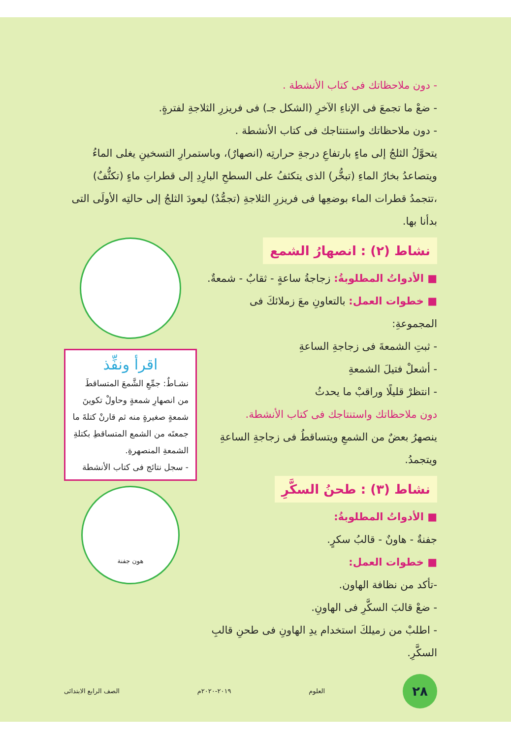- دون ملاحظاتك فى كتاب الأنشطة .
- ضعْ ما تجمعَ فى الإناءِ الآخرِ (الشكل جـ) فى فريزرِ الثلاجةِ لفترةٍ.
- دون ملاحظاتك واستنتاجك فى كتاب الأنشطة .
يتحوَّلُ الثلجُ إلى ماءٍ بارتفاعِ درجةِ حرارتِه (انصهارٌ)، وباستمرارِ التسخينِ يغلى الماءُ ويتصاعدُ بخارُ الماءِ (تبخُّر) الذى يتكثفُ على السطحِ البارِدِ إلى قطراتِ ماءٍ (تكثُّفٌ) ،تتجمدُ قطرات الماء بوضعِها فى فريزرِ الثلاجةِ (تجمُّدٌ) ليعودَ الثلجُ إلى حالتِه الأولَى التى بدأنا بها.
نشاط (٢) : انصهارُ الشمع
■ الأدواتُ المطلوبةُ: زجاجةُ ساعةٍ - ثقابٌ - شمعةٌ.
■ خطوات العمل: بالتعاونِ معَ زملائكَ فى المجموعةِ:
- ثبتِ الشمعةَ فى زجاجةِ الساعةِ
- أشعلْ فتيلَ الشمعةِ
- انتظرْ قليلًا وراقبْ ما يحدثُ
دون ملاحظاتك واستنتاجك فى كتاب الأنشطة.
ينصهرُ بعضٌ من الشمعِ ويتساقطُ فى زجاجةِ الساعةِ ويتجمدُ.
نشاط (٣) : طحنُ السكَّرِ
■ الأدواتُ المطلوبةُ:
جفنةٌ - هاونٌ - قالبُ سكرٍ.
■ خطوات العمل:
-تأكد من نظافة الهاون.
- ضعْ قالبَ السكَّرِ فى الهاونِ.
- اطلبْ من زميلكَ استخدام يدِ الهاونِ فى طحنِ قالبِ السكَّرِ.
اقرأ ونفِّذ
نشـاطٌ: جمِّعِ الشَّمعَ المتساقطَ من انصهارِ شمعةٍ وحاولْ تكوينَ شمعةٍ صغيرةٍ منه ثم قارنْ كتلةَ ما جمعتَه من الشمع المتساقطِ بكتلةِ الشمعةِ المنصهرةِ.
- سجل نتائج فى كتاب الأنشطة
هون جفنة
٢٨
العلوم ٢٠١٩-٢٠٢٠م الصف الرابع الابتدائى